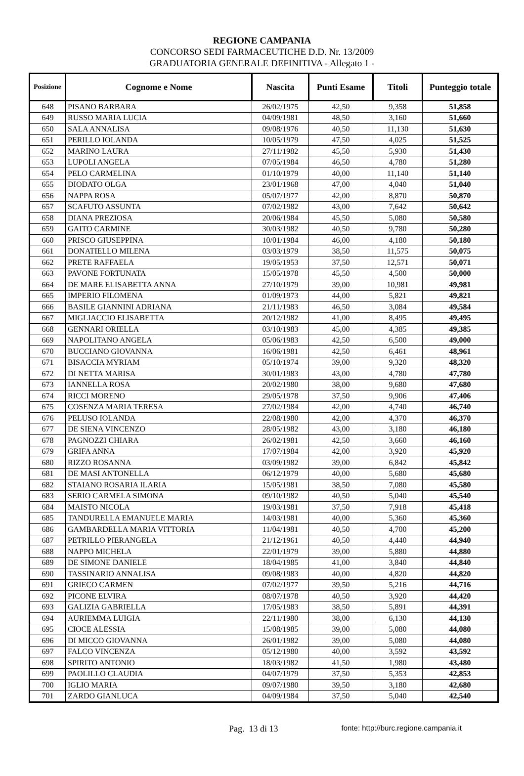REGIONE CAMPANIA
CONCORSO SEDI FARMACEUTICHE D.D. Nr. 13/2009
GRADUATORIA GENERALE DEFINITIVA - Allegato 1 -
| Posizione | Cognome e Nome | Nascita | Punti Esame | Titoli | Punteggio totale |
| --- | --- | --- | --- | --- | --- |
| 648 | PISANO BARBARA | 26/02/1975 | 42,50 | 9,358 | 51,858 |
| 649 | RUSSO MARIA LUCIA | 04/09/1981 | 48,50 | 3,160 | 51,660 |
| 650 | SALA ANNALISA | 09/08/1976 | 40,50 | 11,130 | 51,630 |
| 651 | PERILLO IOLANDA | 10/05/1979 | 47,50 | 4,025 | 51,525 |
| 652 | MARINO LAURA | 27/11/1982 | 45,50 | 5,930 | 51,430 |
| 653 | LUPOLI ANGELA | 07/05/1984 | 46,50 | 4,780 | 51,280 |
| 654 | PELO CARMELINA | 01/10/1979 | 40,00 | 11,140 | 51,140 |
| 655 | DIODATO OLGA | 23/01/1968 | 47,00 | 4,040 | 51,040 |
| 656 | NAPPA ROSA | 05/07/1977 | 42,00 | 8,870 | 50,870 |
| 657 | SCAFUTO ASSUNTA | 07/02/1982 | 43,00 | 7,642 | 50,642 |
| 658 | DIANA PREZIOSA | 20/06/1984 | 45,50 | 5,080 | 50,580 |
| 659 | GAITO CARMINE | 30/03/1982 | 40,50 | 9,780 | 50,280 |
| 660 | PRISCO GIUSEPPINA | 10/01/1984 | 46,00 | 4,180 | 50,180 |
| 661 | DONATIELLO MILENA | 03/03/1979 | 38,50 | 11,575 | 50,075 |
| 662 | PRETE RAFFAELA | 19/05/1953 | 37,50 | 12,571 | 50,071 |
| 663 | PAVONE FORTUNATA | 15/05/1978 | 45,50 | 4,500 | 50,000 |
| 664 | DE MARE ELISABETTA ANNA | 27/10/1979 | 39,00 | 10,981 | 49,981 |
| 665 | IMPERIO FILOMENA | 01/09/1973 | 44,00 | 5,821 | 49,821 |
| 666 | BASILE GIANNINI ADRIANA | 21/11/1983 | 46,50 | 3,084 | 49,584 |
| 667 | MIGLIACCIO ELISABETTA | 20/12/1982 | 41,00 | 8,495 | 49,495 |
| 668 | GENNARI ORIELLA | 03/10/1983 | 45,00 | 4,385 | 49,385 |
| 669 | NAPOLITANO ANGELA | 05/06/1983 | 42,50 | 6,500 | 49,000 |
| 670 | BUCCIANO GIOVANNA | 16/06/1981 | 42,50 | 6,461 | 48,961 |
| 671 | BISACCIA MYRIAM | 05/10/1974 | 39,00 | 9,320 | 48,320 |
| 672 | DI NETTA MARISA | 30/01/1983 | 43,00 | 4,780 | 47,780 |
| 673 | IANNELLA ROSA | 20/02/1980 | 38,00 | 9,680 | 47,680 |
| 674 | RICCI MORENO | 29/05/1978 | 37,50 | 9,906 | 47,406 |
| 675 | COSENZA MARIA TERESA | 27/02/1984 | 42,00 | 4,740 | 46,740 |
| 676 | PELUSO IOLANDA | 22/08/1980 | 42,00 | 4,370 | 46,370 |
| 677 | DE SIENA VINCENZO | 28/05/1982 | 43,00 | 3,180 | 46,180 |
| 678 | PAGNOZZI CHIARA | 26/02/1981 | 42,50 | 3,660 | 46,160 |
| 679 | GRIFA ANNA | 17/07/1984 | 42,00 | 3,920 | 45,920 |
| 680 | RIZZO ROSANNA | 03/09/1982 | 39,00 | 6,842 | 45,842 |
| 681 | DE MASI ANTONELLA | 06/12/1979 | 40,00 | 5,680 | 45,680 |
| 682 | STAIANO ROSARIA ILARIA | 15/05/1981 | 38,50 | 7,080 | 45,580 |
| 683 | SERIO CARMELA SIMONA | 09/10/1982 | 40,50 | 5,040 | 45,540 |
| 684 | MAISTO NICOLA | 19/03/1981 | 37,50 | 7,918 | 45,418 |
| 685 | TANDURELLA EMANUELE MARIA | 14/03/1981 | 40,00 | 5,360 | 45,360 |
| 686 | GAMBARDELLA MARIA VITTORIA | 11/04/1981 | 40,50 | 4,700 | 45,200 |
| 687 | PETRILLO PIERANGELA | 21/12/1961 | 40,50 | 4,440 | 44,940 |
| 688 | NAPPO MICHELA | 22/01/1979 | 39,00 | 5,880 | 44,880 |
| 689 | DE SIMONE DANIELE | 18/04/1985 | 41,00 | 3,840 | 44,840 |
| 690 | TASSINARIO ANNALISA | 09/08/1983 | 40,00 | 4,820 | 44,820 |
| 691 | GRIECO CARMEN | 07/02/1977 | 39,50 | 5,216 | 44,716 |
| 692 | PICONE ELVIRA | 08/07/1978 | 40,50 | 3,920 | 44,420 |
| 693 | GALIZIA GABRIELLA | 17/05/1983 | 38,50 | 5,891 | 44,391 |
| 694 | AURIEMMA LUIGIA | 22/11/1980 | 38,00 | 6,130 | 44,130 |
| 695 | CIOCE ALESSIA | 15/08/1985 | 39,00 | 5,080 | 44,080 |
| 696 | DI MICCO GIOVANNA | 26/01/1982 | 39,00 | 5,080 | 44,080 |
| 697 | FALCO VINCENZA | 05/12/1980 | 40,00 | 3,592 | 43,592 |
| 698 | SPIRITO ANTONIO | 18/03/1982 | 41,50 | 1,980 | 43,480 |
| 699 | PAOLILLO CLAUDIA | 04/07/1979 | 37,50 | 5,353 | 42,853 |
| 700 | IGLIO MARIA | 09/07/1980 | 39,50 | 3,180 | 42,680 |
| 701 | ZARDO GIANLUCA | 04/09/1984 | 37,50 | 5,040 | 42,540 |
Pag. 13 di 13 fonte: http://burc.regione.campania.it